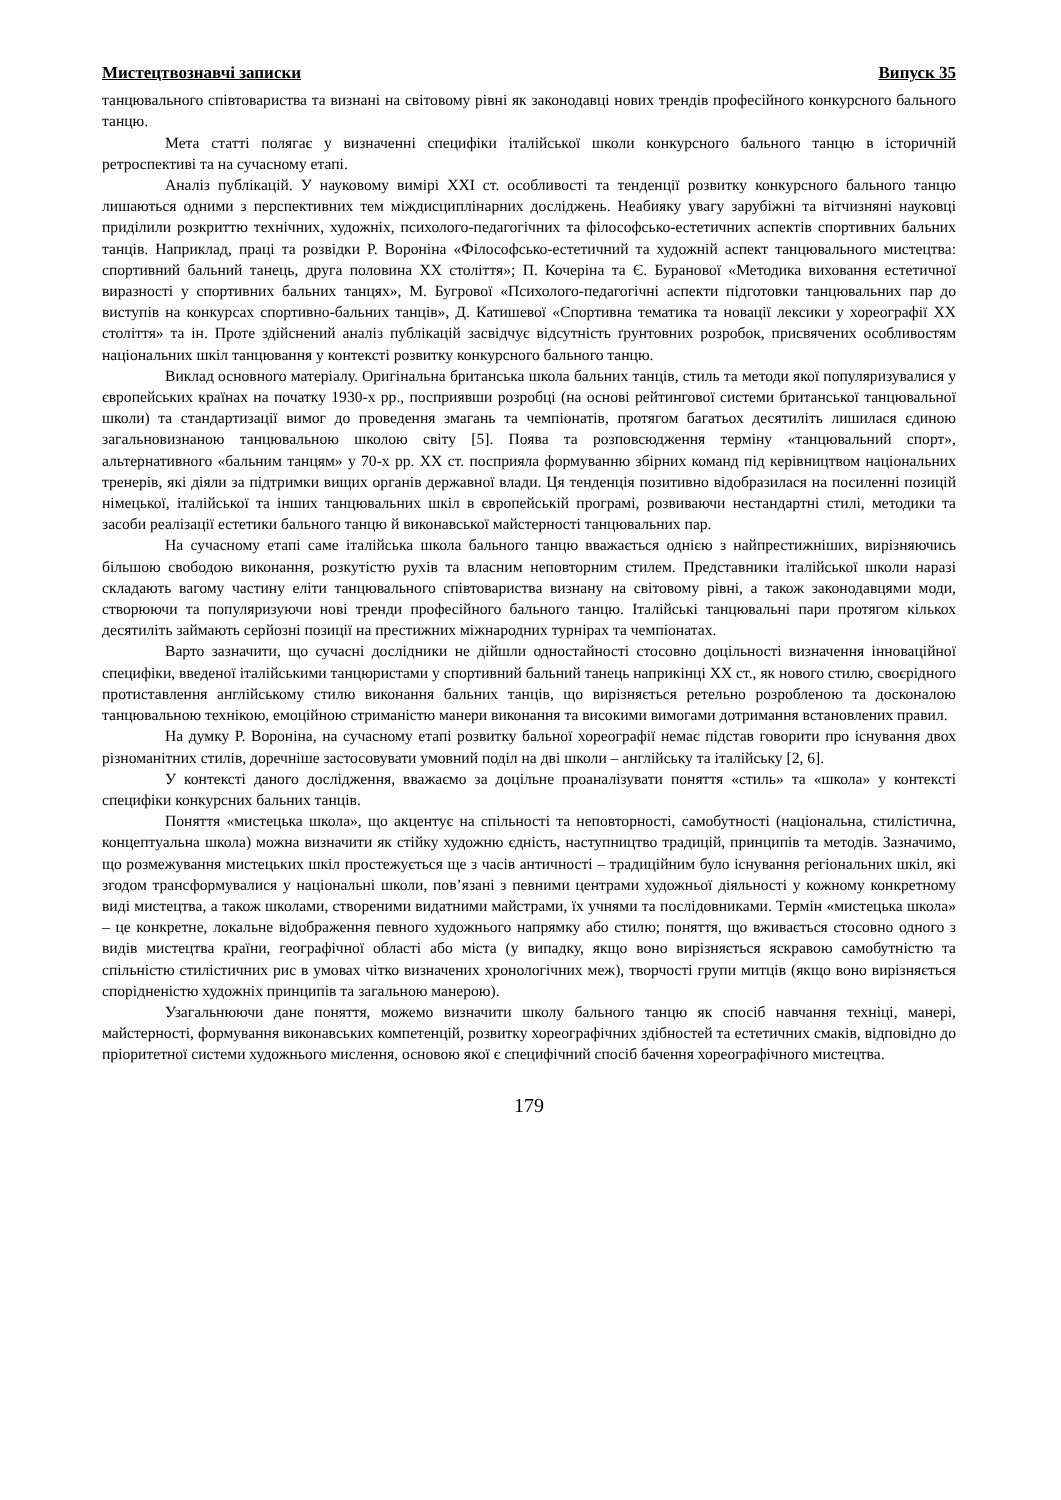Мистецтвознавчі записки Випуск 35
танцювального співтовариства та визнані на світовому рівні як законодавці нових трендів професійного конкурсного бального танцю.
Мета статті полягає у визначенні специфіки італійської школи конкурсного бального танцю в історичній ретроспективі та на сучасному етапі.
Аналіз публікацій. У науковому вимірі XXI ст. особливості та тенденції розвитку конкурсного бального танцю лишаються одними з перспективних тем міждисциплінарних досліджень. Неабияку увагу зарубіжні та вітчизняні науковці приділили розкриттю технічних, художніх, психолого-педагогічних та філософсько-естетичних аспектів спортивних бальних танців. Наприклад, праці та розвідки Р. Вороніна «Філософсько-естетичний та художній аспект танцювального мистецтва: спортивний бальний танець, друга половина XX століття»; П. Кочеріна та Є. Буранової «Методика виховання естетичної виразності у спортивних бальних танцях», М. Бугрової «Психолого-педагогічні аспекти підготовки танцювальних пар до виступів на конкурсах спортивно-бальних танців», Д. Катишевої «Спортивна тематика та новації лексики у хореографії XX століття» та ін. Проте здійснений аналіз публікацій засвідчує відсутність ґрунтовних розробок, присвячених особливостям національних шкіл танцювання у контексті розвитку конкурсного бального танцю.
Виклад основного матеріалу. Оригінальна британська школа бальних танців, стиль та методи якої популяризувалися у європейських країнах на початку 1930-х рр., посприявши розробці (на основі рейтингової системи британської танцювальної школи) та стандартизації вимог до проведення змагань та чемпіонатів, протягом багатьох десятиліть лишилася єдиною загальновизнаною танцювальною школою світу [5]. Поява та розповсюдження терміну «танцювальний спорт», альтернативного «бальним танцям» у 70-х рр. XX ст. посприяла формуванню збірних команд під керівництвом національних тренерів, які діяли за підтримки вищих органів державної влади. Ця тенденція позитивно відобразилася на посиленні позицій німецької, італійської та інших танцювальних шкіл в європейській програмі, розвиваючи нестандартні стилі, методики та засоби реалізації естетики бального танцю й виконавської майстерності танцювальних пар.
На сучасному етапі саме італійська школа бального танцю вважається однією з найпрестижніших, вирізняючись більшою свободою виконання, розкутістю рухів та власним неповторним стилем. Представники італійської школи наразі складають вагому частину еліти танцювального співтовариства визнану на світовому рівні, а також законодавцями моди, створюючи та популяризуючи нові тренди професійного бального танцю. Італійські танцювальні пари протягом кількох десятиліть займають серйозні позиції на престижних міжнародних турнірах та чемпіонатах.
Варто зазначити, що сучасні дослідники не дійшли одностайності стосовно доцільності визначення інноваційної специфіки, введеної італійськими танцюристами у спортивний бальний танець наприкінці XX ст., як нового стилю, своєрідного протиставлення англійському стилю виконання бальних танців, що вирізняється ретельно розробленою та досконалою танцювальною технікою, емоційною стриманістю манери виконання та високими вимогами дотримання встановлених правил.
На думку Р. Вороніна, на сучасному етапі розвитку бальної хореографії немає підстав говорити про існування двох різноманітних стилів, доречніше застосовувати умовний поділ на дві школи – англійську та італійську [2, 6].
У контексті даного дослідження, вважаємо за доцільне проаналізувати поняття «стиль» та «школа» у контексті специфіки конкурсних бальних танців.
Поняття «мистецька школа», що акцентує на спільності та неповторності, самобутності (національна, стилістична, концептуальна школа) можна визначити як стійку художню єдність, наступництво традицій, принципів та методів. Зазначимо, що розмежування мистецьких шкіл простежується ще з часів античності – традиційним було існування регіональних шкіл, які згодом трансформувалися у національні школи, пов’язані з певними центрами художньої діяльності у кожному конкретному виді мистецтва, а також школами, створеними видатними майстрами, їх учнями та послідовниками. Термін «мистецька школа» – це конкретне, локальне відображення певного художнього напрямку або стилю; поняття, що вживається стосовно одного з видів мистецтва країни, географічної області або міста (у випадку, якщо воно вирізняється яскравою самобутністю та спільністю стилістичних рис в умовах чітко визначених хронологічних меж), творчості групи митців (якщо воно вирізняється спорідненістю художніх принципів та загальною манерою).
Узагальнюючи дане поняття, можемо визначити школу бального танцю як спосіб навчання техніці, манері, майстерності, формування виконавських компетенцій, розвитку хореографічних здібностей та естетичних смаків, відповідно до пріоритетної системи художнього мислення, основою якої є специфічний спосіб бачення хореографічного мистецтва.
179